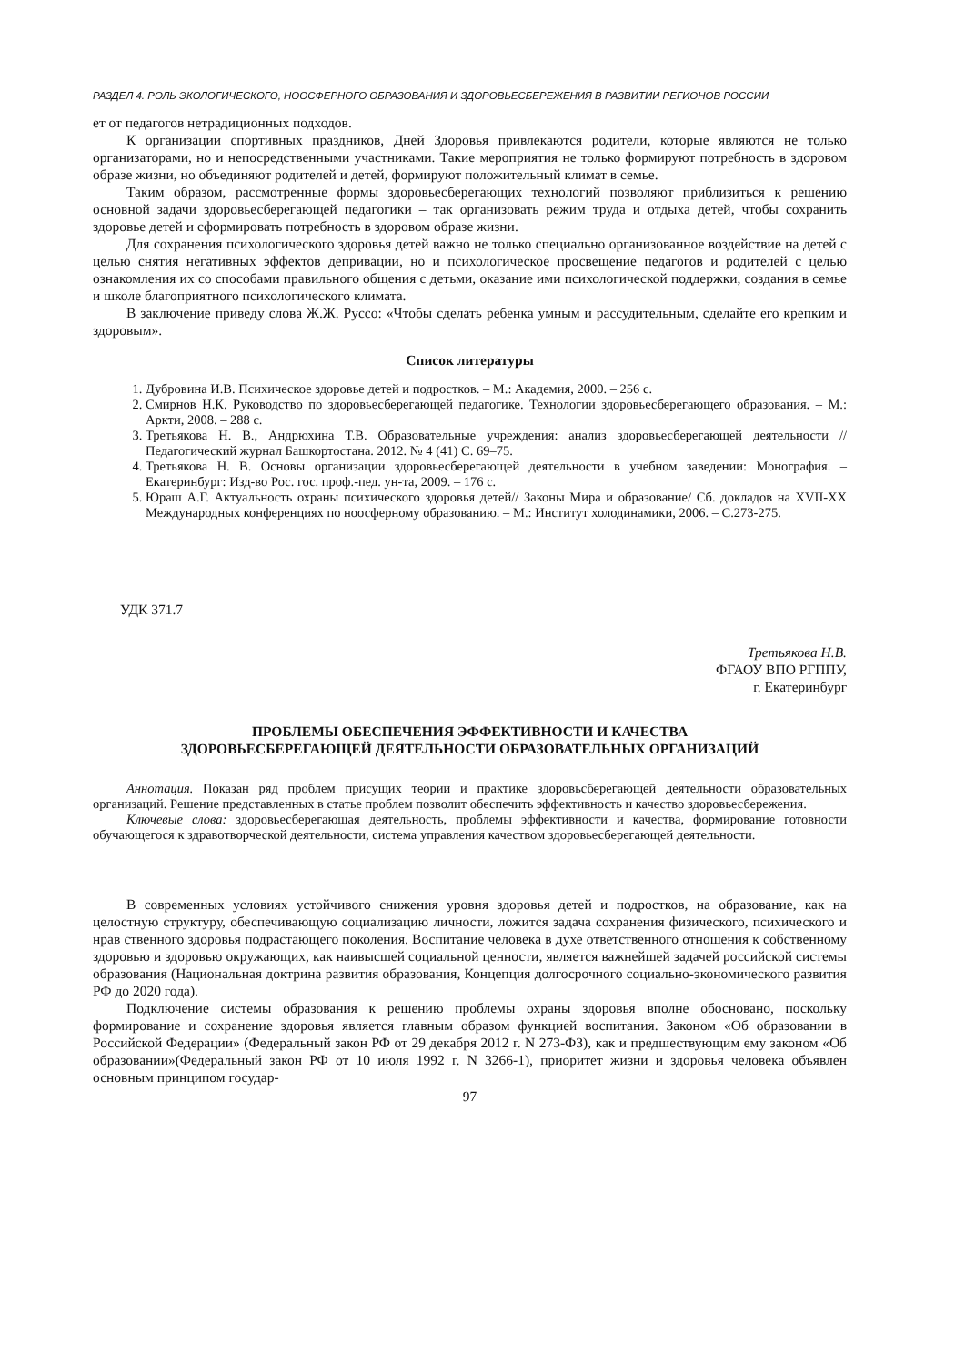РАЗДЕЛ 4. РОЛЬ ЭКОЛОГИЧЕСКОГО, НООСФЕРНОГО ОБРАЗОВАНИЯ И ЗДОРОВЬЕСБЕРЕЖЕНИЯ В РАЗВИТИИ РЕГИОНОВ РОССИИ
ет от педагогов нетрадиционных подходов.
К организации спортивных праздников, Дней Здоровья привлекаются родители, которые являются не только организаторами, но и непосредственными участниками. Такие мероприятия не только формируют потребность в здоровом образе жизни, но объединяют родителей и детей, формируют положительный климат в семье.
Таким образом, рассмотренные формы здоровьесберегающих технологий позволяют приблизиться к решению основной задачи здоровьесберегающей педагогики – так организовать режим труда и отдыха детей, чтобы сохранить здоровье детей и сформировать потребность в здоровом образе жизни.
Для сохранения психологического здоровья детей важно не только специально организованное воздействие на детей с целью снятия негативных эффектов депривации, но и психологическое просвещение педагогов и родителей с целью ознакомления их со способами правильного общения с детьми, оказание ими психологической поддержки, создания в семье и школе благоприятного психологического климата.
В заключение приведу слова Ж.Ж. Руссо: «Чтобы сделать ребенка умным и рассудительным, сделайте его крепким и здоровым».
Список литературы
1. Дубровина И.В. Психическое здоровье детей и подростков. – М.: Академия, 2000. – 256 с.
2. Смирнов Н.К. Руководство по здоровьесберегающей педагогике. Технологии здоровьесберегающего образования. – М.: Аркти, 2008. – 288 с.
3. Третьякова Н. В., Андрюхина Т.В. Образовательные учреждения: анализ здоровьесберегающей деятельности // Педагогический журнал Башкортостана. 2012. № 4 (41) С. 69–75.
4. Третьякова Н. В. Основы организации здоровьесберегающей деятельности в учебном заведении: Монография. – Екатеринбург: Изд-во Рос. гос. проф.-пед. ун-та, 2009. – 176 с.
5. Юраш А.Г. Актуальность охраны психического здоровья детей// Законы Мира и образование/ Сб. докладов на XVII-XX Международных конференциях по ноосферному образованию. – М.: Институт холодинамики, 2006. – С.273-275.
УДК 371.7
Третьякова Н.В.
ФГАОУ ВПО РГППУ,
г. Екатеринбург
ПРОБЛЕМЫ ОБЕСПЕЧЕНИЯ ЭФФЕКТИВНОСТИ И КАЧЕСТВА
ЗДОРОВЬЕСБЕРЕГАЮЩЕЙ ДЕЯТЕЛЬНОСТИ ОБРАЗОВАТЕЛЬНЫХ ОРГАНИЗАЦИЙ
Аннотация. Показан ряд проблем присущих теории и практике здоровьсберегающей деятельности образовательных организаций. Решение представленных в статье проблем позволит обеспечить эффективность и качество здоровьесбережения.
Ключевые слова: здоровьесберегающая деятельность, проблемы эффективности и качества, формирование готовности обучающегося к здравотворческой деятельности, система управления качеством здоровьесберегающей деятельности.
В современных условиях устойчивого снижения уровня здоровья детей и подростков, на образование, как на целостную структуру, обеспечивающую социализацию личности, ложится задача сохранения физического, психического и нрав ственного здоровья подрастающего поколения. Воспитание человека в духе ответственного отношения к собственному здоровью и здоровью окружающих, как наивысшей социальной ценности, является важнейшей задачей российской системы образования (Национальная доктрина развития образования, Концепция долгосрочного социально-экономического развития РФ до 2020 года).
Подключение системы образования к решению проблемы охраны здоровья вполне обосновано, поскольку формирование и сохранение здоровья является главным образом функцией воспитания. Законом «Об образовании в Российской Федерации» (Федеральный закон РФ от 29 декабря 2012 г. N 273-ФЗ), как и предшествующим ему законом «Об образовании»(Федеральный закон РФ от 10 июля 1992 г. N 3266-1), приоритет жизни и здоровья человека объявлен основным принципом государ-
97